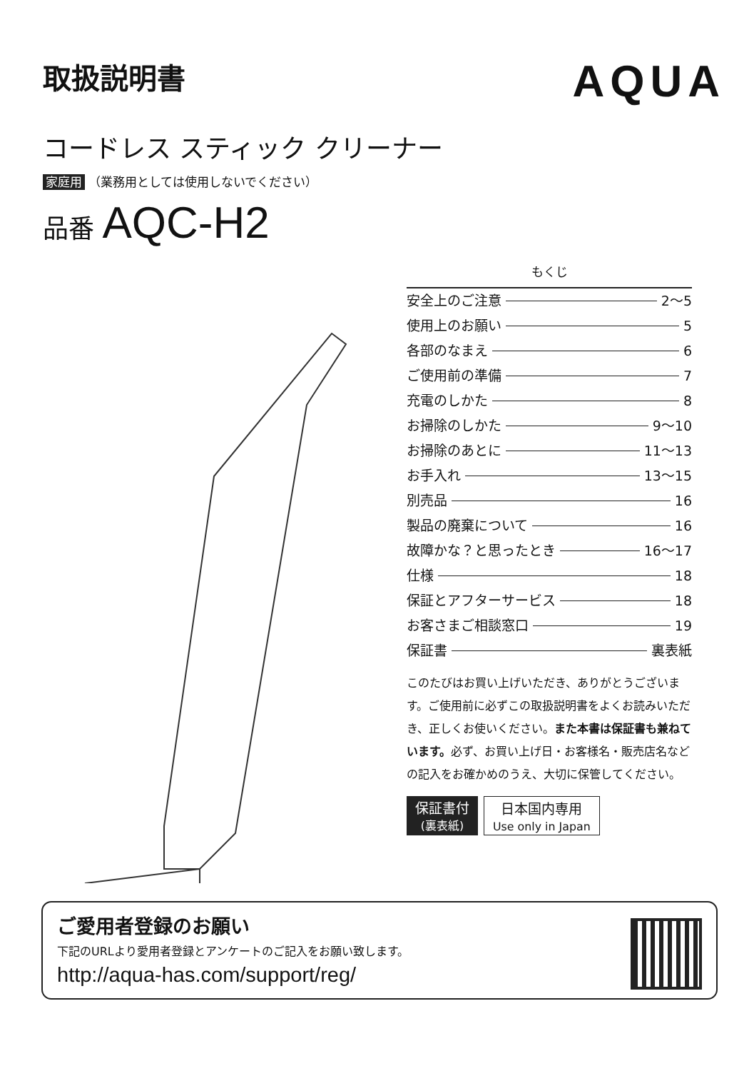取扱説明書
AQUA
コードレス スティック クリーナー
家庭用 （業務用としては使用しないでください）
品番 AQC-H2
もくじ
安全上のご注意 2〜5
使用上のお願い 5
各部のなまえ 6
ご使用前の準備 7
充電のしかた 8
お掃除のしかた 9〜10
お掃除のあとに 11〜13
お手入れ 13〜15
別売品 16
製品の廃棄について 16
故障かな？と思ったとき 16〜17
仕様 18
保証とアフターサービス 18
お客さまご相談窓口 19
保証書 裏表紙
このたびはお買い上げいただき、ありがとうございます。ご使用前に必ずこの取扱説明書をよくお読みいただき、正しくお使いください。また本書は保証書も兼ねています。必ず、お買い上げ日・お客様名・販売店名などの記入をお確かめのうえ、大切に保管してください。
保証書付
(裏表紙)
日本国内専用
Use only in Japan
ご愛用者登録のお願い
下記のURLより愛用者登録とアンケートのご記入をお願い致します。
http://aqua-has.com/support/reg/